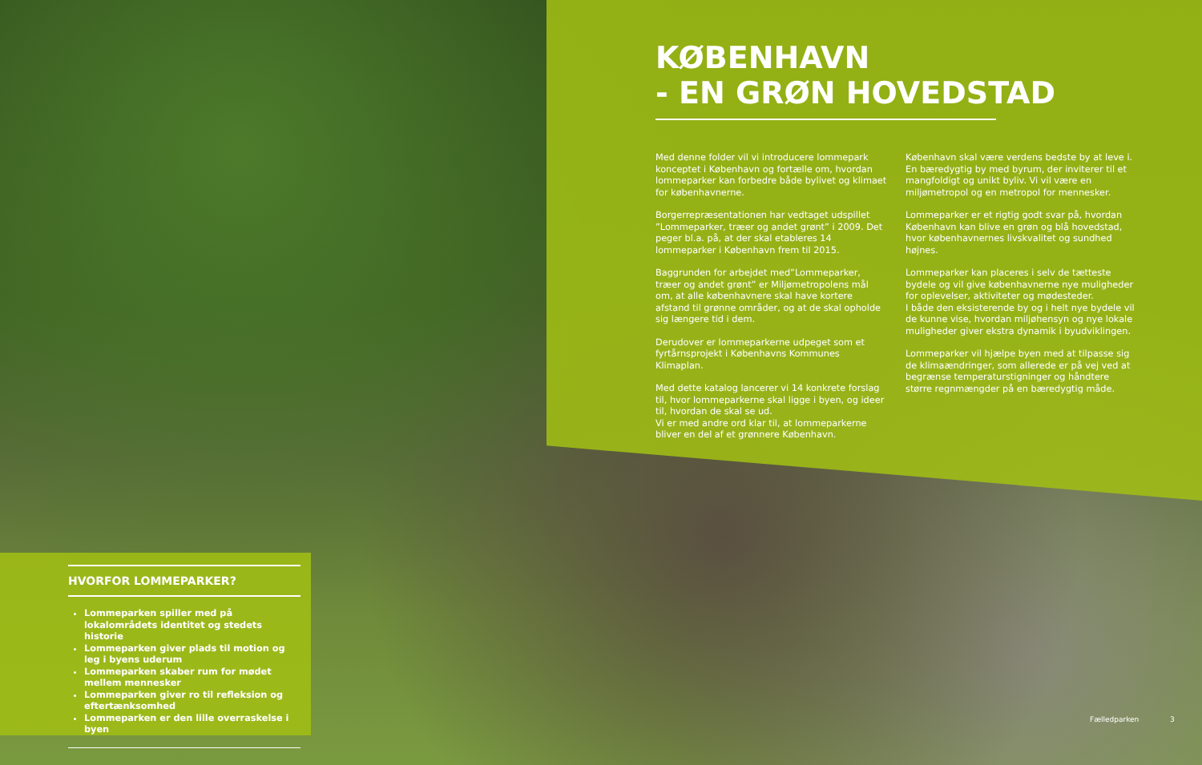KØBENHAVN
- EN GRØN HOVEDSTAD
Med denne folder vil vi introducere lommepark konceptet i København og fortælle om, hvordan lommeparker kan forbedre både bylivet og klimaet for københavnerne.
Borgerrepræsentationen har vedtaget udspillet ”Lommeparker, træer og andet grønt” i 2009. Det peger bl.a. på, at der skal etableres 14 lommeparker i København frem til 2015.
Baggrunden for arbejdet med”Lommeparker, træer og andet grønt” er Miljømetropolens mål om, at alle københavnere skal have kortere afstand til grønne områder, og at de skal opholde sig længere tid i dem.
Derudover er lommeparkerne udpeget som et fyrtårnsprojekt i Københavns Kommunes Klimaplan.
Med dette katalog lancerer vi 14 konkrete forslag til, hvor lommeparkerne skal ligge i byen, og ideer til, hvordan de skal se ud.
Vi er med andre ord klar til, at lommeparkerne bliver en del af et grønnere København.
København skal være verdens bedste by at leve i. En bæredygtig by med byrum, der inviterer til et mangfoldigt og unikt byliv. Vi vil være en miljømetropol og en metropol for mennesker.
Lommeparker er et rigtig godt svar på, hvordan København kan blive en grøn og blå hovedstad, hvor københavnernes livskvalitet og sundhed højnes.
Lommeparker kan placeres i selv de tætteste bydele og vil give københavnerne nye muligheder for oplevelser, aktiviteter og mødesteder.
I både den eksisterende by og i helt nye bydele vil de kunne vise, hvordan miljøhensyn og nye lokale muligheder giver ekstra dynamik i byudviklingen.
Lommeparker vil hjælpe byen med at tilpasse sig de klimaændringer, som allerede er på vej ved at begrænse temperaturstigninger og håndtere større regnmængder på en bæredygtig måde.
HVORFOR LOMMEPARKER?
Lommeparken spiller med på lokalområdets identitet og stedets historie
Lommeparken giver plads til motion og leg i byens uderum
Lommeparken skaber rum for mødet mellem mennesker
Lommeparken giver ro til refleksion og eftertænksomhed
Lommeparken er den lille overraskelse i byen
Fælledparken 3